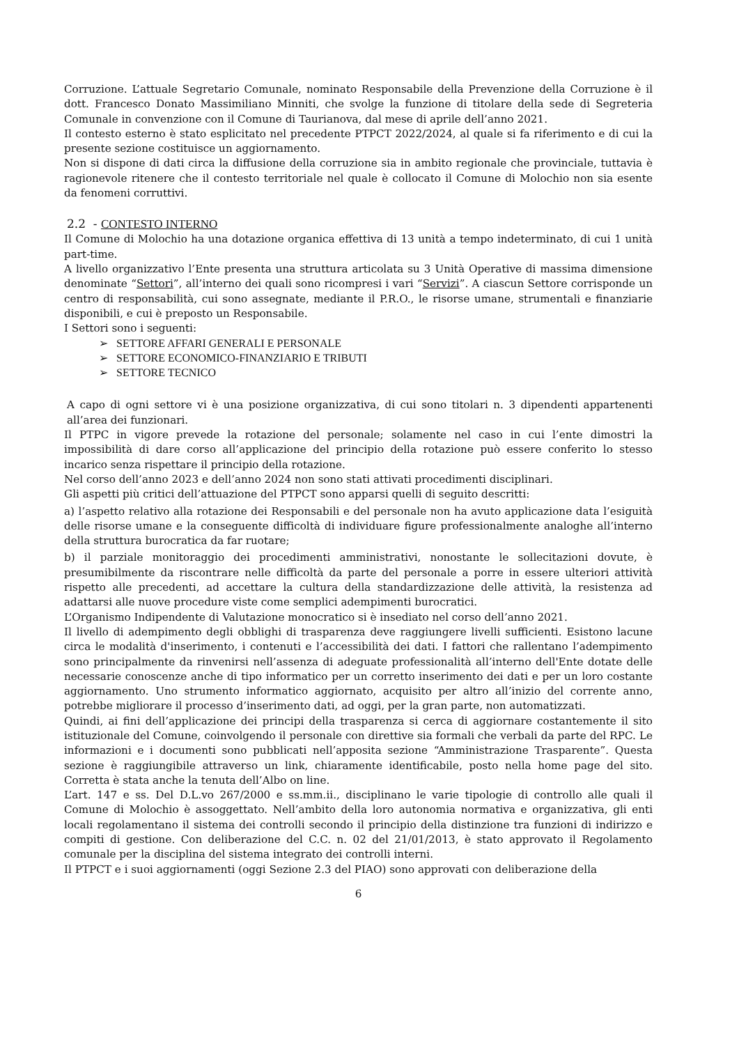Corruzione. L’attuale Segretario Comunale, nominato Responsabile della Prevenzione della Corruzione è il dott. Francesco Donato Massimiliano Minniti, che svolge la funzione di titolare della sede di Segreteria Comunale in convenzione con il Comune di Taurianova, dal mese di aprile dell’anno 2021.
Il contesto esterno è stato esplicitato nel precedente PTPCT 2022/2024, al quale si fa riferimento e di cui la presente sezione costituisce un aggiornamento.
Non si dispone di dati circa la diffusione della corruzione sia in ambito regionale che provinciale, tuttavia è ragionevole ritenere che il contesto territoriale nel quale è collocato il Comune di Molochio non sia esente da fenomeni corruttivi.
2.2 - CONTESTO INTERNO
Il Comune di Molochio ha una dotazione organica effettiva di 13 unità a tempo indeterminato, di cui 1 unità part-time.
A livello organizzativo l’Ente presenta una struttura articolata su 3 Unità Operative di massima dimensione denominate “Settori”, all’interno dei quali sono ricompresi i vari “Servizi”. A ciascun Settore corrisponde un centro di responsabilità, cui sono assegnate, mediante il P.R.O., le risorse umane, strumentali e finanziarie disponibili, e cui è preposto un Responsabile.
I Settori sono i seguenti:
➢ SETTORE AFFARI GENERALI E PERSONALE
➢ SETTORE ECONOMICO-FINANZIARIO E TRIBUTI
➢ SETTORE TECNICO
A capo di ogni settore vi è una posizione organizzativa, di cui sono titolari n. 3 dipendenti appartenenti all’area dei funzionari.
Il PTPC in vigore prevede la rotazione del personale; solamente nel caso in cui l’ente dimostri la impossibilità di dare corso all’applicazione del principio della rotazione può essere conferito lo stesso incarico senza rispettare il principio della rotazione.
Nel corso dell’anno 2023 e dell’anno 2024 non sono stati attivati procedimenti disciplinari.
Gli aspetti più critici dell’attuazione del PTPCT sono apparsi quelli di seguito descritti:
a) l’aspetto relativo alla rotazione dei Responsabili e del personale non ha avuto applicazione data l’esiguità delle risorse umane e la conseguente difficoltà di individuare figure professionalmente analoghe all’interno della struttura burocratica da far ruotare;
b) il parziale monitoraggio dei procedimenti amministrativi, nonostante le sollecitazioni dovute, è presumibilmente da riscontrare nelle difficoltà da parte del personale a porre in essere ulteriori attività rispetto alle precedenti, ad accettare la cultura della standardizzazione delle attività, la resistenza ad adattarsi alle nuove procedure viste come semplici adempimenti burocratici.
L’Organismo Indipendente di Valutazione monocratico si è insediato nel corso dell’anno 2021.
Il livello di adempimento degli obblighi di trasparenza deve raggiungere livelli sufficienti. Esistono lacune circa le modalità d'inserimento, i contenuti e l’accessibilità dei dati. I fattori che rallentano l’adempimento sono principalmente da rinvenirsi nell’assenza di adeguate professionalità all’interno dell'Ente dotate delle necessarie conoscenze anche di tipo informatico per un corretto inserimento dei dati e per un loro costante aggiornamento. Uno strumento informatico aggiornato, acquisito per altro all’inizio del corrente anno, potrebbe migliorare il processo d’inserimento dati, ad oggi, per la gran parte, non automatizzati.
Quindi, ai fini dell’applicazione dei principi della trasparenza si cerca di aggiornare costantemente il sito istituzionale del Comune, coinvolgendo il personale con direttive sia formali che verbali da parte del RPC. Le informazioni e i documenti sono pubblicati nell’apposita sezione “Amministrazione Trasparente”. Questa sezione è raggiungibile attraverso un link, chiaramente identificabile, posto nella home page del sito. Corretta è stata anche la tenuta dell’Albo on line.
L’art. 147 e ss. Del D.L.vo 267/2000 e ss.mm.ii., disciplinano le varie tipologie di controllo alle quali il Comune di Molochio è assoggettato. Nell’ambito della loro autonomia normativa e organizzativa, gli enti locali regolamentano il sistema dei controlli secondo il principio della distinzione tra funzioni di indirizzo e compiti di gestione. Con deliberazione del C.C. n. 02 del 21/01/2013, è stato approvato il Regolamento comunale per la disciplina del sistema integrato dei controlli interni.
Il PTPCT e i suoi aggiornamenti (oggi Sezione 2.3 del PIAO) sono approvati con deliberazione della
6